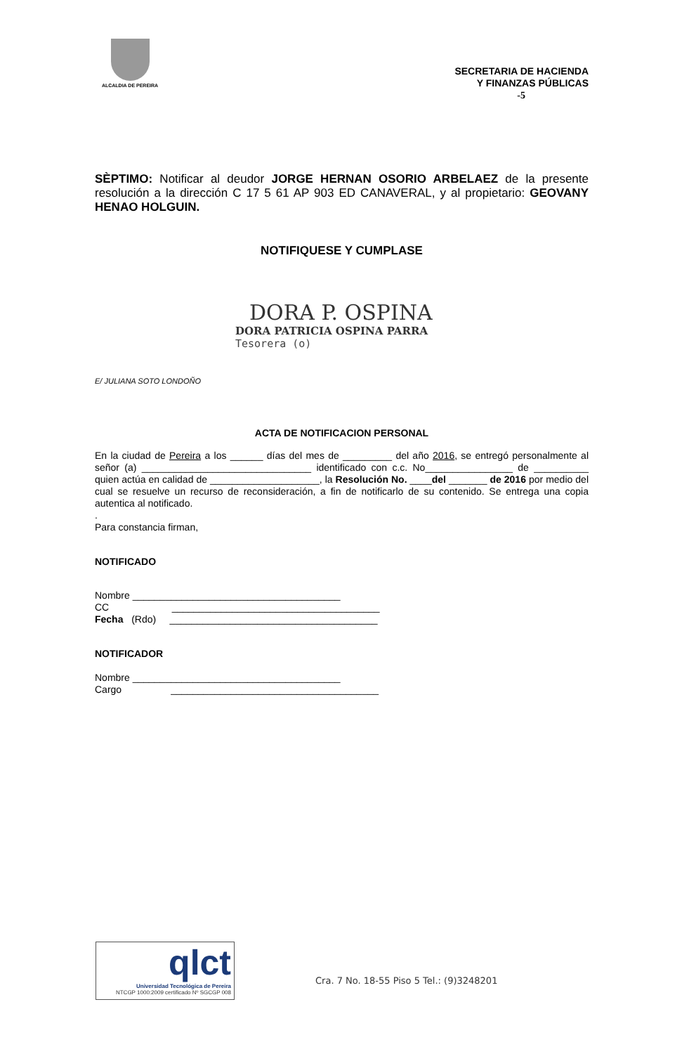ALCALDIA DE PEREIRA
SECRETARIA DE HACIENDA
Y FINANZAS PÚBLICAS
-5
SÈPTIMO: Notificar al deudor JORGE HERNAN OSORIO ARBELAEZ de la presente resolución a la dirección C 17 5 61 AP 903 ED CANAVERAL, y al propietario: GEOVANY HENAO HOLGUIN.
NOTIFIQUESE Y CUMPLASE
DORA P. OSPINA
DORA PATRICIA OSPINA PARRA
Tesorera (o)
E/ JULIANA SOTO LONDOÑO
ACTA DE NOTIFICACION PERSONAL
En la ciudad de Pereira a los ______ días del mes de _________ del año 2016, se entregó personalmente al señor (a) _______________________________ identificado con c.c. No________________ de __________ quien actúa en calidad de ____________________, la Resolución No. ____del _______ de 2016 por medio del cual se resuelve un recurso de reconsideración, a fin de notificarlo de su contenido. Se entrega una copia autentica al notificado.
.
Para constancia firman,
NOTIFICADO
Nombre ______________________________________
CC ______________________________________
Fecha (Rdo) ______________________________________
NOTIFICADOR
Nombre ______________________________________
Cargo ______________________________________
qlct
Universidad Tecnológica de Pereira
NTCGP 1000:2009 certificado Nº SGCGP 008
Cra. 7 No. 18-55 Piso 5 Tel.: (9)3248201